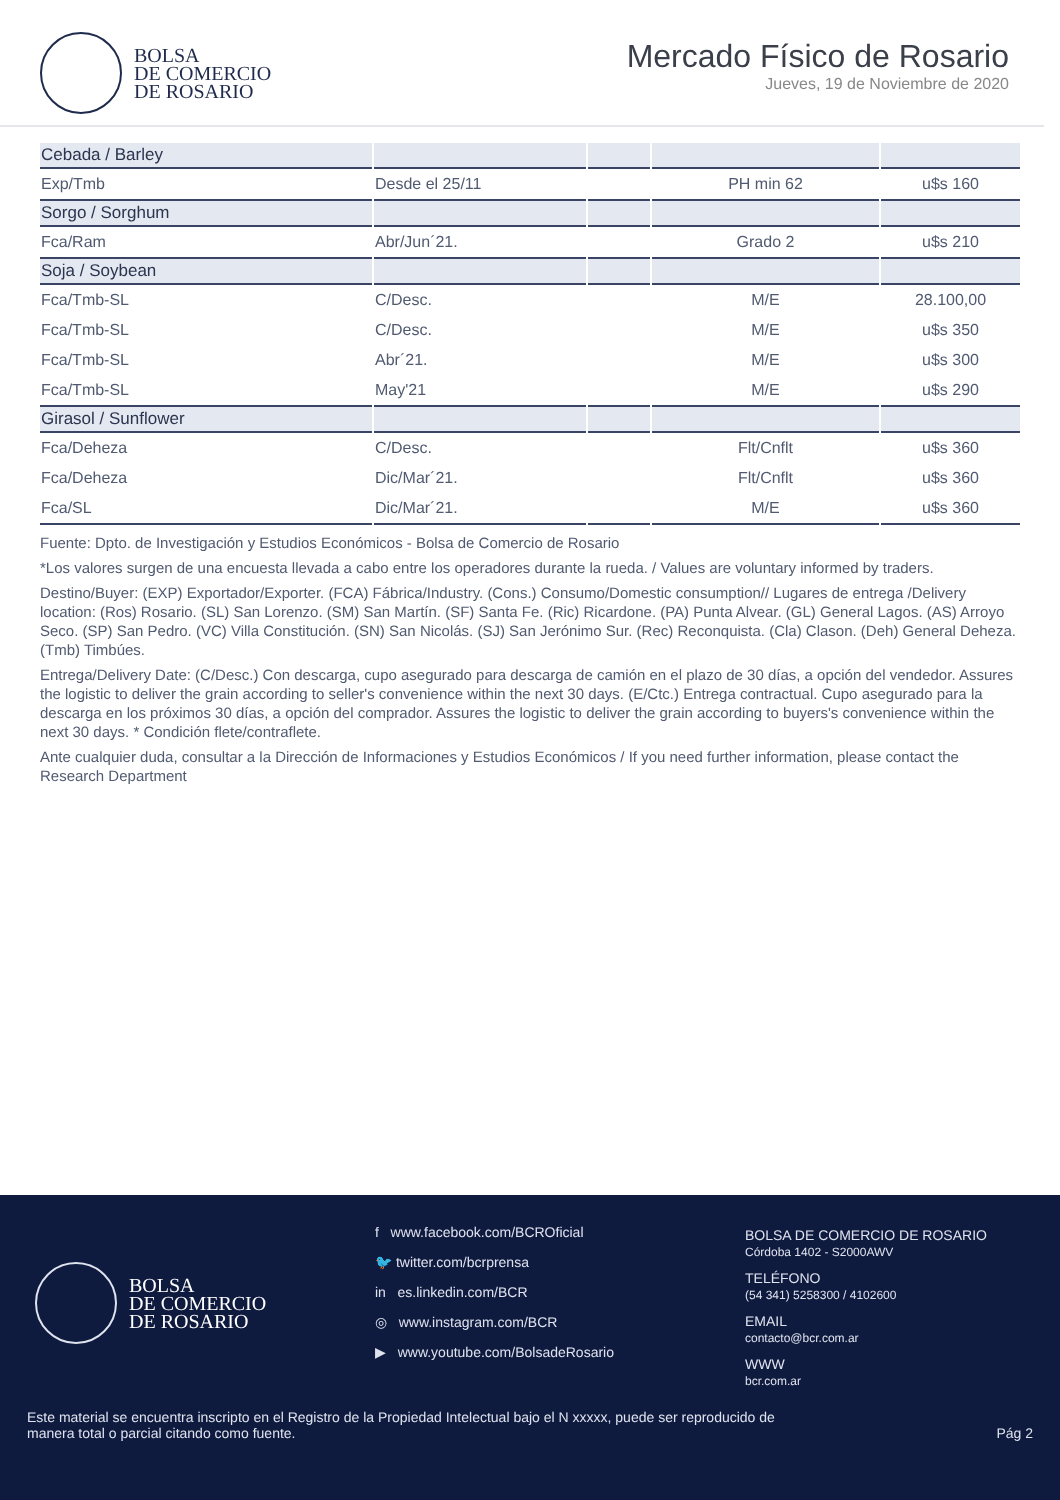BOLSA
DE COMERCIO
DE ROSARIO
Mercado Físico de Rosario
Jueves, 19 de Noviembre de 2020
| Cebada / Barley | | | | |
| --- | --- | --- | --- | --- |
| Exp/Tmb | Desde el 25/11 | | PH min 62 | u$s 160 |
| Sorgo / Sorghum | | | | |
| Fca/Ram | Abr/Jun´21. | | Grado 2 | u$s 210 |
| Soja / Soybean | | | | |
| Fca/Tmb-SL | C/Desc. | | M/E | 28.100,00 |
| Fca/Tmb-SL | C/Desc. | | M/E | u$s 350 |
| Fca/Tmb-SL | Abr´21. | | M/E | u$s 300 |
| Fca/Tmb-SL | May'21 | | M/E | u$s 290 |
| Girasol / Sunflower | | | | |
| Fca/Deheza | C/Desc. | | Flt/Cnflt | u$s 360 |
| Fca/Deheza | Dic/Mar´21. | | Flt/Cnflt | u$s 360 |
| Fca/SL | Dic/Mar´21. | | M/E | u$s 360 |
Fuente: Dpto. de Investigación y Estudios Económicos - Bolsa de Comercio de Rosario
*Los valores surgen de una encuesta llevada a cabo entre los operadores durante la rueda. / Values are voluntary informed by traders.
Destino/Buyer: (EXP) Exportador/Exporter. (FCA) Fábrica/Industry. (Cons.) Consumo/Domestic consumption// Lugares de entrega /Delivery location: (Ros) Rosario. (SL) San Lorenzo. (SM) San Martín. (SF) Santa Fe. (Ric) Ricardone. (PA) Punta Alvear. (GL) General Lagos. (AS) Arroyo Seco. (SP) San Pedro. (VC) Villa Constitución. (SN) San Nicolás. (SJ) San Jerónimo Sur. (Rec) Reconquista. (Cla) Clason. (Deh) General Deheza. (Tmb) Timbúes.
Entrega/Delivery Date: (C/Desc.) Con descarga, cupo asegurado para descarga de camión en el plazo de 30 días, a opción del vendedor. Assures the logistic to deliver the grain according to seller's convenience within the next 30 days. (E/Ctc.) Entrega contractual. Cupo asegurado para la descarga en los próximos 30 días, a opción del comprador. Assures the logistic to deliver the grain according to buyers's convenience within the next 30 days. * Condición flete/contraflete.
Ante cualquier duda, consultar a la Dirección de Informaciones y Estudios Económicos / If you need further information, please contact the Research Department
BOLSA
DE COMERCIO
DE ROSARIO
f www.facebook.com/BCROficial
🐦 twitter.com/bcrprensa
in es.linkedin.com/BCR
◎ www.instagram.com/BCR
▶ www.youtube.com/BolsadeRosario
BOLSA DE COMERCIO DE ROSARIO
Córdoba 1402 - S2000AWV
TELÉFONO
(54 341) 5258300 / 4102600
EMAIL
contacto@bcr.com.ar
WWW
bcr.com.ar
Este material se encuentra inscripto en el Registro de la Propiedad Intelectual bajo el N xxxxx, puede ser reproducido de
manera total o parcial citando como fuente.
Pág 2